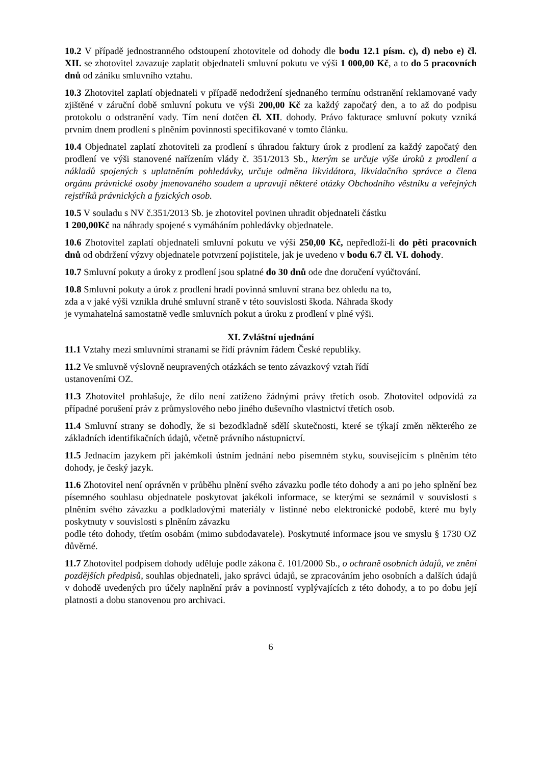10.2 V případě jednostranného odstoupení zhotovitele od dohody dle bodu 12.1 písm. c), d) nebo e) čl. XII. se zhotovitel zavazuje zaplatit objednateli smluvní pokutu ve výši 1 000,00 Kč, a to do 5 pracovních dnů od zániku smluvního vztahu.
10.3 Zhotovitel zaplatí objednateli v případě nedodržení sjednaného termínu odstranění reklamované vady zjištěné v záruční době smluvní pokutu ve výši 200,00 Kč za každý započatý den, a to až do podpisu protokolu o odstranění vady. Tím není dotčen čl. XII. dohody. Právo fakturace smluvní pokuty vzniká prvním dnem prodlení s plněním povinnosti specifikované v tomto článku.
10.4 Objednatel zaplatí zhotoviteli za prodlení s úhradou faktury úrok z prodlení za každý započatý den prodlení ve výši stanovené nařízením vlády č. 351/2013 Sb., kterým se určuje výše úroků z prodlení a nákladů spojených s uplatněním pohledávky, určuje odměna likvidátora, likvidačního správce a člena orgánu právnické osoby jmenovaného soudem a upravují některé otázky Obchodního věstníku a veřejných rejstříků právnických a fyzických osob.
10.5 V souladu s NV č.351/2013 Sb. je zhotovitel povinen uhradit objednateli částku
1 200,00Kč na náhrady spojené s vymáháním pohledávky objednatele.
10.6 Zhotovitel zaplatí objednateli smluvní pokutu ve výši 250,00 Kč, nepředloží-li do pěti pracovních dnů od obdržení výzvy objednatele potvrzení pojistitele, jak je uvedeno v bodu 6.7 čl. VI. dohody.
10.7 Smluvní pokuty a úroky z prodlení jsou splatné do 30 dnů ode dne doručení vyúčtování.
10.8 Smluvní pokuty a úrok z prodlení hradí povinná smluvní strana bez ohledu na to,
zda a v jaké výši vznikla druhé smluvní straně v této souvislosti škoda. Náhrada škody
je vymahatelná samostatně vedle smluvních pokut a úroku z prodlení v plné výši.
XI. Zvláštní ujednání
11.1 Vztahy mezi smluvními stranami se řídí právním řádem České republiky.
11.2 Ve smluvně výslovně neupravených otázkách se tento závazkový vztah řídí
ustanoveními OZ.
11.3 Zhotovitel prohlašuje, že dílo není zatíženo žádnými právy třetích osob. Zhotovitel odpovídá za případné porušení práv z průmyslového nebo jiného duševního vlastnictví třetích osob.
11.4 Smluvní strany se dohodly, že si bezodkladně sdělí skutečnosti, které se týkají změn některého ze základních identifikačních údajů, včetně právního nástupnictví.
11.5 Jednacím jazykem při jakémkoli ústním jednání nebo písemném styku, souvisejícím s plněním této dohody, je český jazyk.
11.6 Zhotovitel není oprávněn v průběhu plnění svého závazku podle této dohody a ani po jeho splnění bez písemného souhlasu objednatele poskytovat jakékoli informace, se kterými se seznámil v souvislosti s plněním svého závazku a podkladovými materiály v listinné nebo elektronické podobě, které mu byly poskytnuty v souvislosti s plněním závazku
podle této dohody, třetím osobám (mimo subdodavatele). Poskytnuté informace jsou ve smyslu § 1730 OZ důvěrné.
11.7 Zhotovitel podpisem dohody uděluje podle zákona č. 101/2000 Sb., o ochraně osobních údajů, ve znění pozdějších předpisů, souhlas objednateli, jako správci údajů, se zpracováním jeho osobních a dalších údajů v dohodě uvedených pro účely naplnění práv a povinností vyplývajících z této dohody, a to po dobu její platnosti a dobu stanovenou pro archivaci.
6